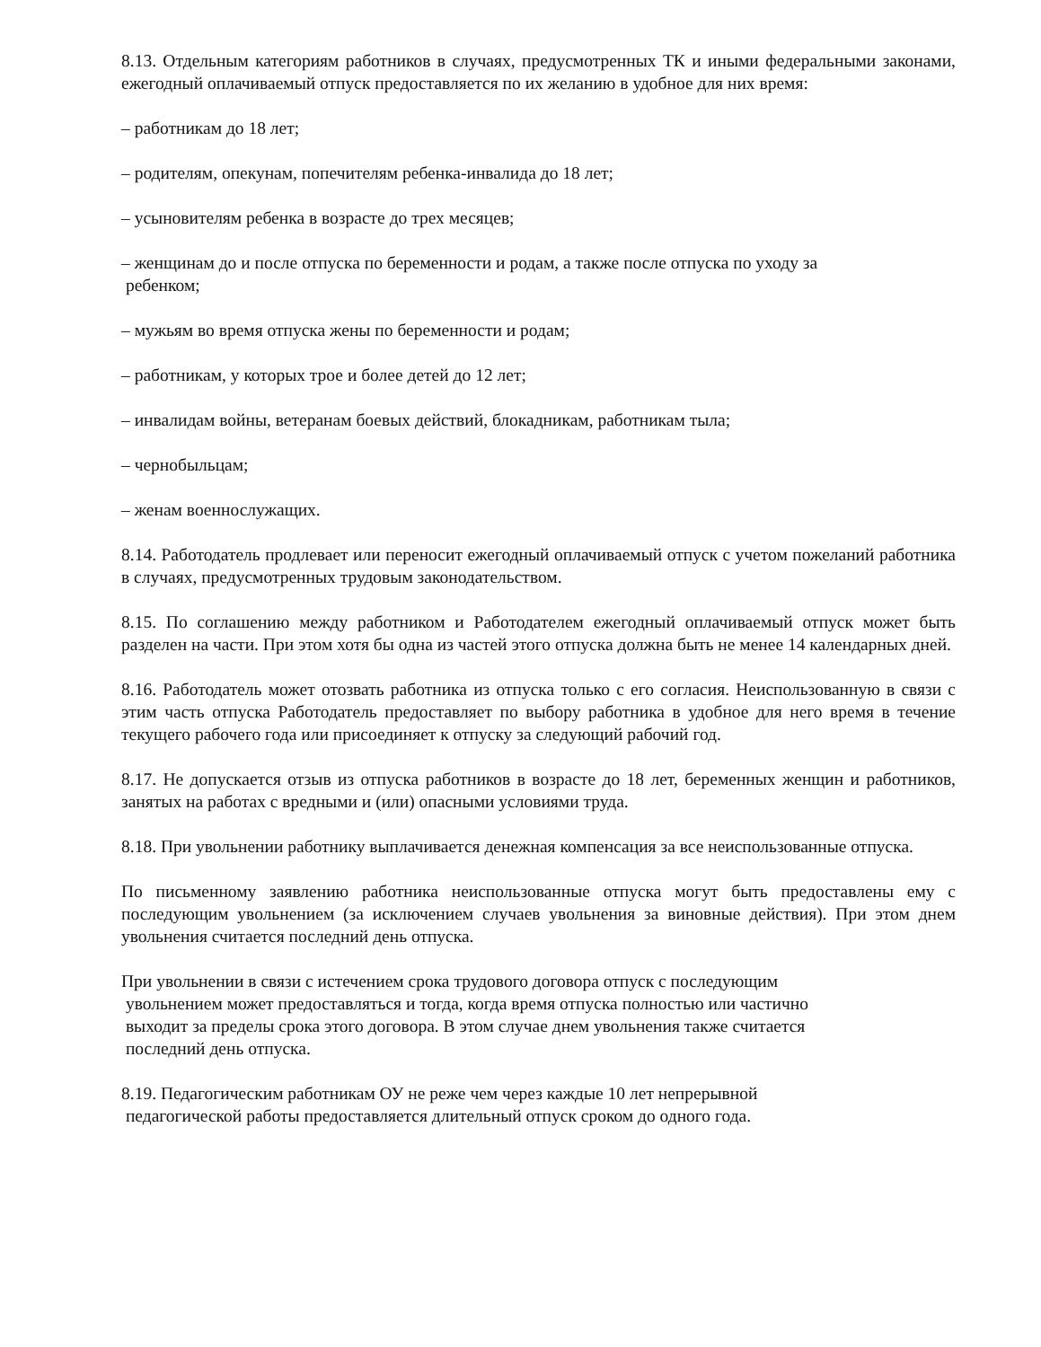8.13. Отдельным категориям работников в случаях, предусмотренных ТК и иными федеральными законами, ежегодный оплачиваемый отпуск предоставляется по их желанию в удобное для них время:
– работникам до 18 лет;
– родителям, опекунам, попечителям ребенка-инвалида до 18 лет;
– усыновителям ребенка в возрасте до трех месяцев;
– женщинам до и после отпуска по беременности и родам, а также после отпуска по уходу за
ребенком;
– мужьям во время отпуска жены по беременности и родам;
– работникам, у которых трое и более детей до 12 лет;
– инвалидам войны, ветеранам боевых действий, блокадникам, работникам тыла;
– чернобыльцам;
– женам военнослужащих.
8.14. Работодатель продлевает или переносит ежегодный оплачиваемый отпуск с учетом пожеланий работника в случаях, предусмотренных трудовым законодательством.
8.15. По соглашению между работником и Работодателем ежегодный оплачиваемый отпуск может быть разделен на части. При этом хотя бы одна из частей этого отпуска должна быть не менее 14 календарных дней.
8.16. Работодатель может отозвать работника из отпуска только с его согласия. Неиспользованную в связи с этим часть отпуска Работодатель предоставляет по выбору работника в удобное для него время в течение текущего рабочего года или присоединяет к отпуску за следующий рабочий год.
8.17. Не допускается отзыв из отпуска работников в возрасте до 18 лет, беременных женщин и работников, занятых на работах с вредными и (или) опасными условиями труда.
8.18. При увольнении работнику выплачивается денежная компенсация за все неиспользованные отпуска.
По письменному заявлению работника неиспользованные отпуска могут быть предоставлены ему с последующим увольнением (за исключением случаев увольнения за виновные действия). При этом днем увольнения считается последний день отпуска.
При увольнении в связи с истечением срока трудового договора отпуск с последующим
увольнением может предоставляться и тогда, когда время отпуска полностью или частично
выходит за пределы срока этого договора. В этом случае днем увольнения также считается
последний день отпуска.
8.19. Педагогическим работникам ОУ не реже чем через каждые 10 лет непрерывной
педагогической работы предоставляется длительный отпуск сроком до одного года.